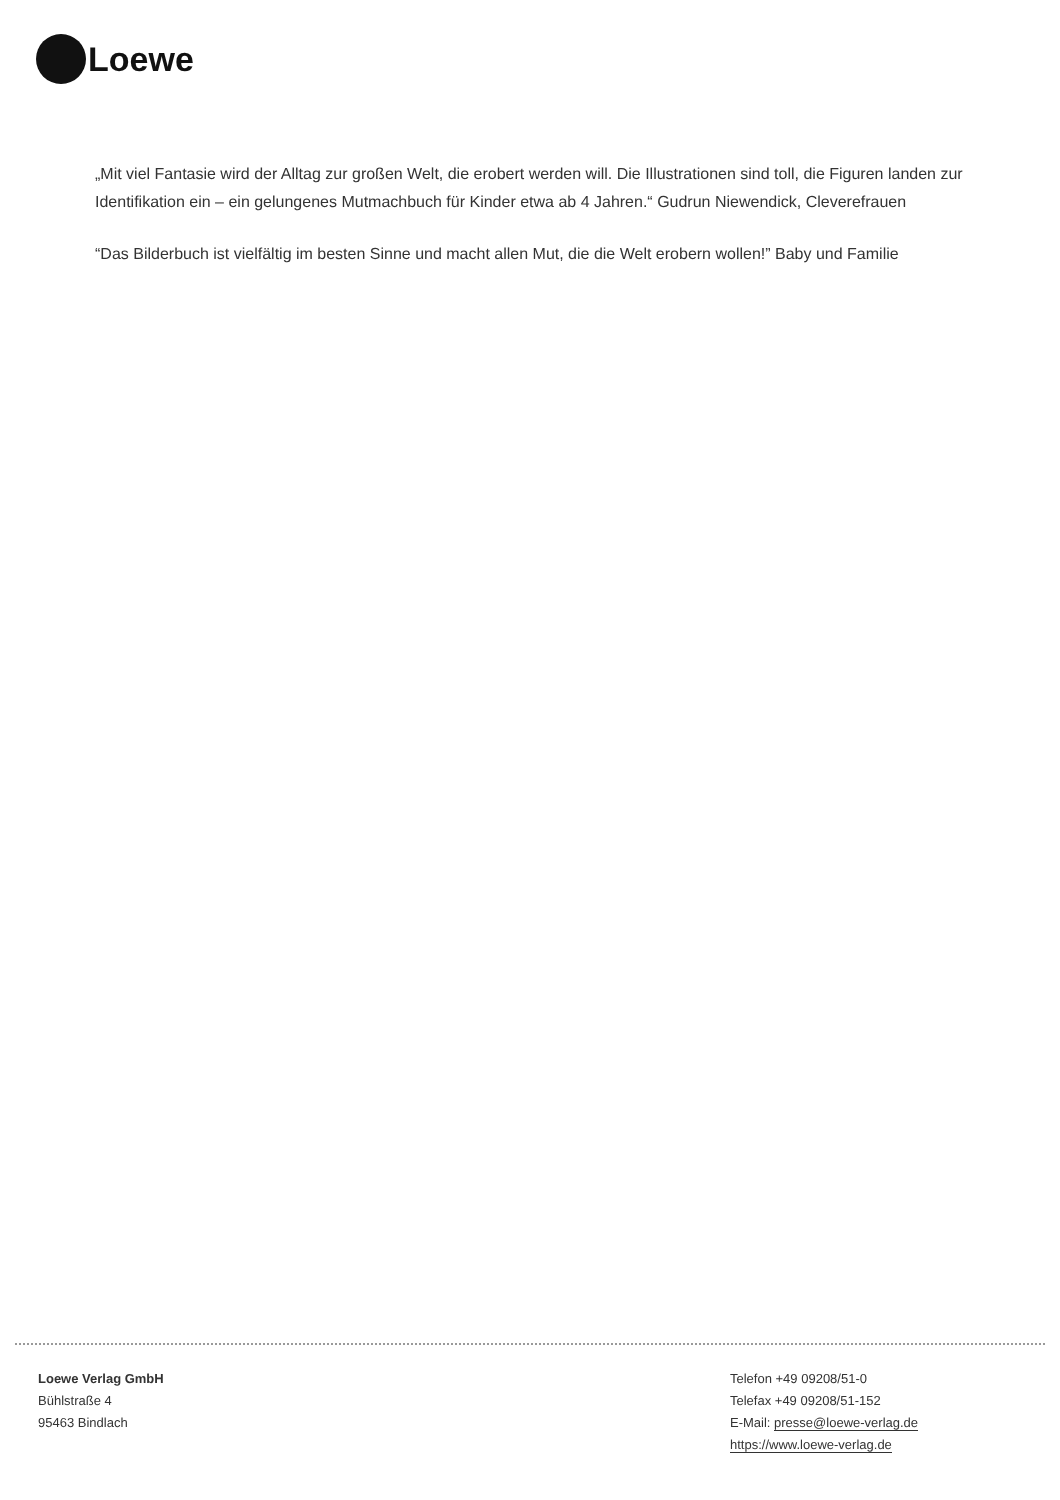Loewe
„Mit viel Fantasie wird der Alltag zur großen Welt, die erobert werden will. Die Illustrationen sind toll, die Figuren landen zur Identifikation ein – ein gelungenes Mutmachbuch für Kinder etwa ab 4 Jahren.“ Gudrun Niewendick, Cleverefrauen
“Das Bilderbuch ist vielfältig im besten Sinne und macht allen Mut, die die Welt erobern wollen!” Baby und Familie
Loewe Verlag GmbH
Bühlstraße 4
95463 Bindlach
Telefon +49 09208/51-0
Telefax +49 09208/51-152
E-Mail: presse@loewe-verlag.de
https://www.loewe-verlag.de